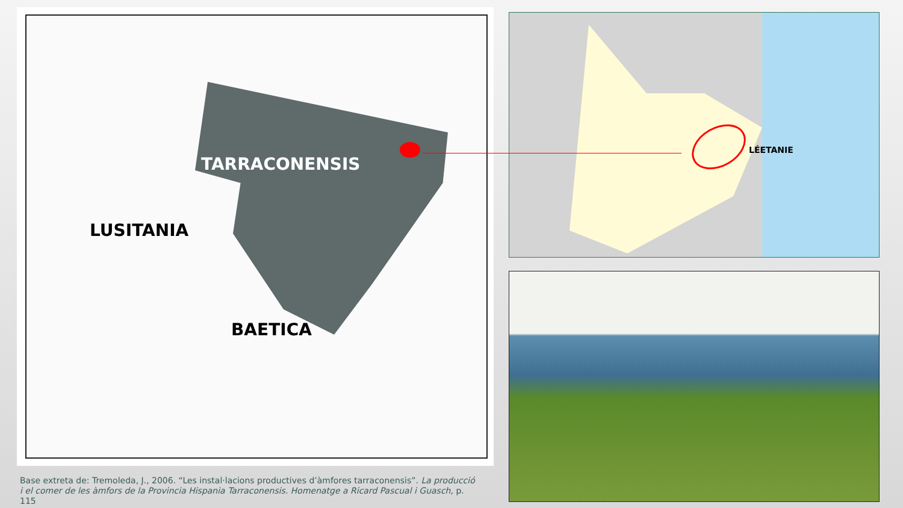TARRACONENSIS
LUSITANIA
BAETICA
Base extreta de: Tremoleda, J., 2006. “Les instal·lacions productives d’àmfores tarraconensis”. La producció i el comer de les àmfors de la Provincia Hispania Tarraconensis. Homenatge a Ricard Pascual i Guasch, p. 115
LÉETANIE